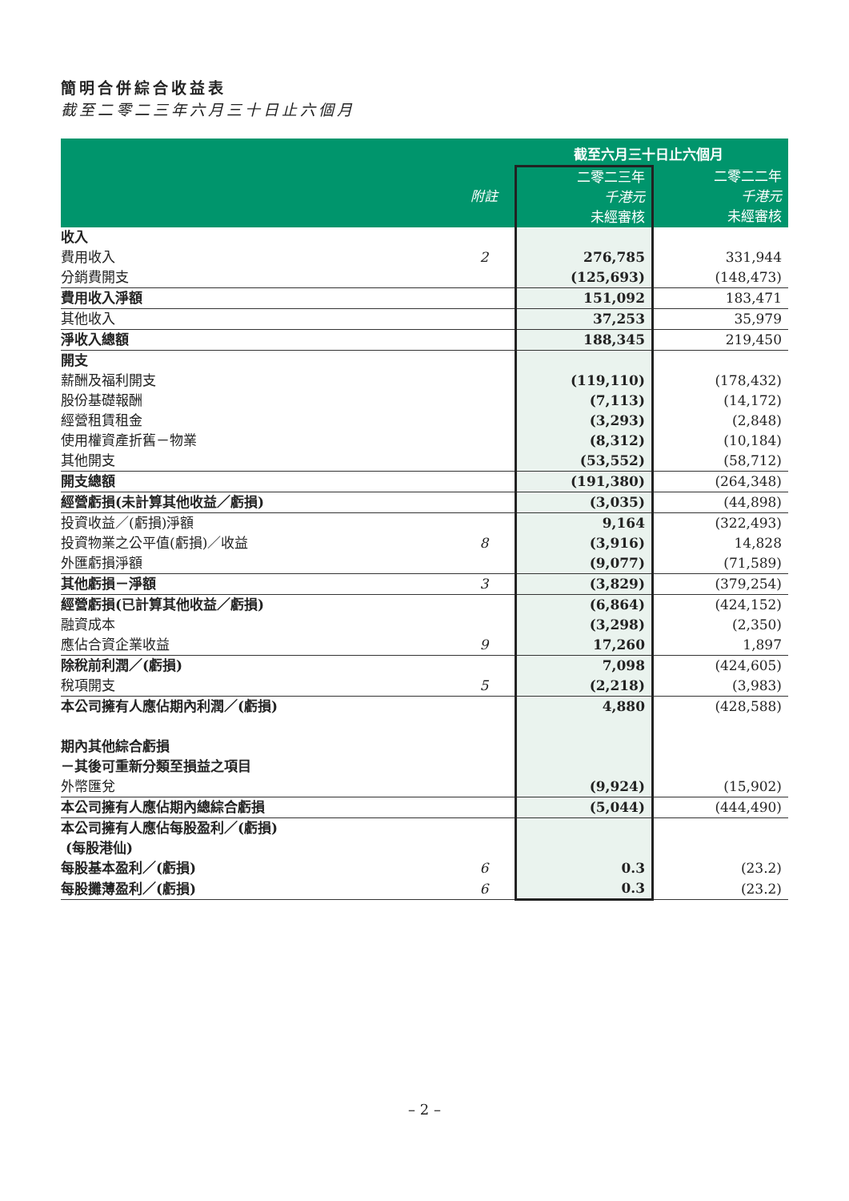簡明合併綜合收益表
截至二零二三年六月三十日止六個月
| | | 截至六月三十日止六個月 | |
| --- | --- | --- | --- |
| | 附註 | 二零二三年 千港元 未經審核 | 二零二二年 千港元 未經審核 |
| 收入 | | | |
| 費用收入 | 2 | 276,785 | 331,944 |
| 分銷費開支 | | (125,693) | (148,473) |
| 費用收入淨額 | | 151,092 | 183,471 |
| 其他收入 | | 37,253 | 35,979 |
| 淨收入總額 | | 188,345 | 219,450 |
| 開支 | | | |
| 薪酬及福利開支 | | (119,110) | (178,432) |
| 股份基礎報酬 | | (7,113) | (14,172) |
| 經營租賃租金 | | (3,293) | (2,848) |
| 使用權資產折舊－物業 | | (8,312) | (10,184) |
| 其他開支 | | (53,552) | (58,712) |
| 開支總額 | | (191,380) | (264,348) |
| 經營虧損(未計算其他收益／虧損) | | (3,035) | (44,898) |
| 投資收益／(虧損)淨額 | | 9,164 | (322,493) |
| 投資物業之公平值(虧損)／收益 | 8 | (3,916) | 14,828 |
| 外匯虧損淨額 | | (9,077) | (71,589) |
| 其他虧損－淨額 | 3 | (3,829) | (379,254) |
| 經營虧損(已計算其他收益／虧損) | | (6,864) | (424,152) |
| 融資成本 | | (3,298) | (2,350) |
| 應佔合資企業收益 | 9 | 17,260 | 1,897 |
| 除稅前利潤／(虧損) | | 7,098 | (424,605) |
| 稅項開支 | 5 | (2,218) | (3,983) |
| 本公司擁有人應佔期內利潤／(虧損) | | 4,880 | (428,588) |
| 期內其他綜合虧損 | | | |
| －其後可重新分類至損益之項目 | | | |
| 外幣匯兌 | | (9,924) | (15,902) |
| 本公司擁有人應佔期內總綜合虧損 | | (5,044) | (444,490) |
| 本公司擁有人應佔每股盈利／(虧損) (每股港仙) | | | |
| 每股基本盈利／(虧損) | 6 | 0.3 | (23.2) |
| 每股攤薄盈利／(虧損) | 6 | 0.3 | (23.2) |
– 2 –